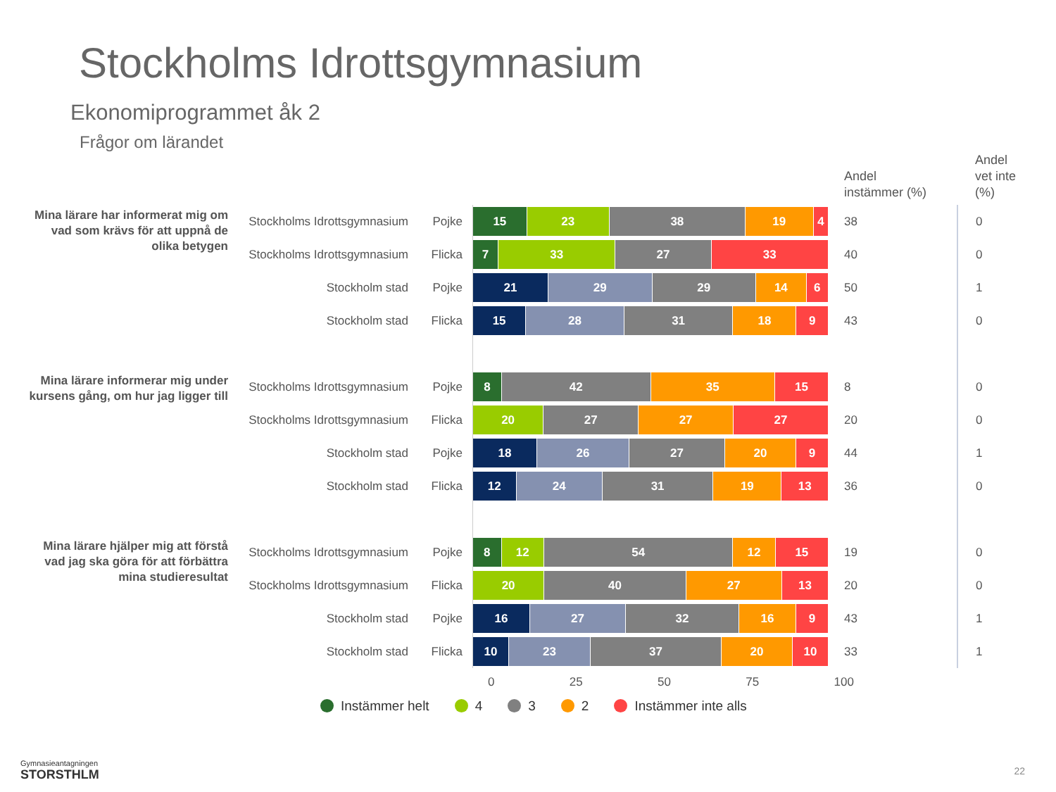Stockholms Idrottsgymnasium
Ekonomiprogrammet åk 2
Frågor om lärandet
| | | | | Andel instämmer (%) | Andel vet inte (%) |
| --- | --- | --- | --- | --- | --- |
| Mina lärare har informerat mig om vad som krävs för att uppnå de olika betygen | Stockholms Idrottsgymnasium | Pojke | 15 23 38 19 4 | 38 | 0 |
| | Stockholms Idrottsgymnasium | Flicka | 7 33 27 33 | 40 | 0 |
| | Stockholm stad | Pojke | 21 29 29 14 6 | 50 | 1 |
| | Stockholm stad | Flicka | 15 28 31 18 9 | 43 | 0 |
| Mina lärare informerar mig under kursens gång, om hur jag ligger till | Stockholms Idrottsgymnasium | Pojke | 8 42 35 15 | 8 | 0 |
| | Stockholms Idrottsgymnasium | Flicka | 20 27 27 27 | 20 | 0 |
| | Stockholm stad | Pojke | 18 26 27 20 9 | 44 | 1 |
| | Stockholm stad | Flicka | 12 24 31 19 13 | 36 | 0 |
| Mina lärare hjälper mig att förstå vad jag ska göra för att förbättra mina studieresultat | Stockholms Idrottsgymnasium | Pojke | 8 12 54 12 15 | 19 | 0 |
| | Stockholms Idrottsgymnasium | Flicka | 20 40 27 13 | 20 | 0 |
| | Stockholm stad | Pojke | 16 27 32 16 9 | 43 | 1 |
| | Stockholm stad | Flicka | 10 23 37 20 10 | 33 | 1 |
0 25 50 75 100
Instämmer helt 4 3 2 Instämmer inte alls
Gymnasieantagningen
STORSTHLM
22